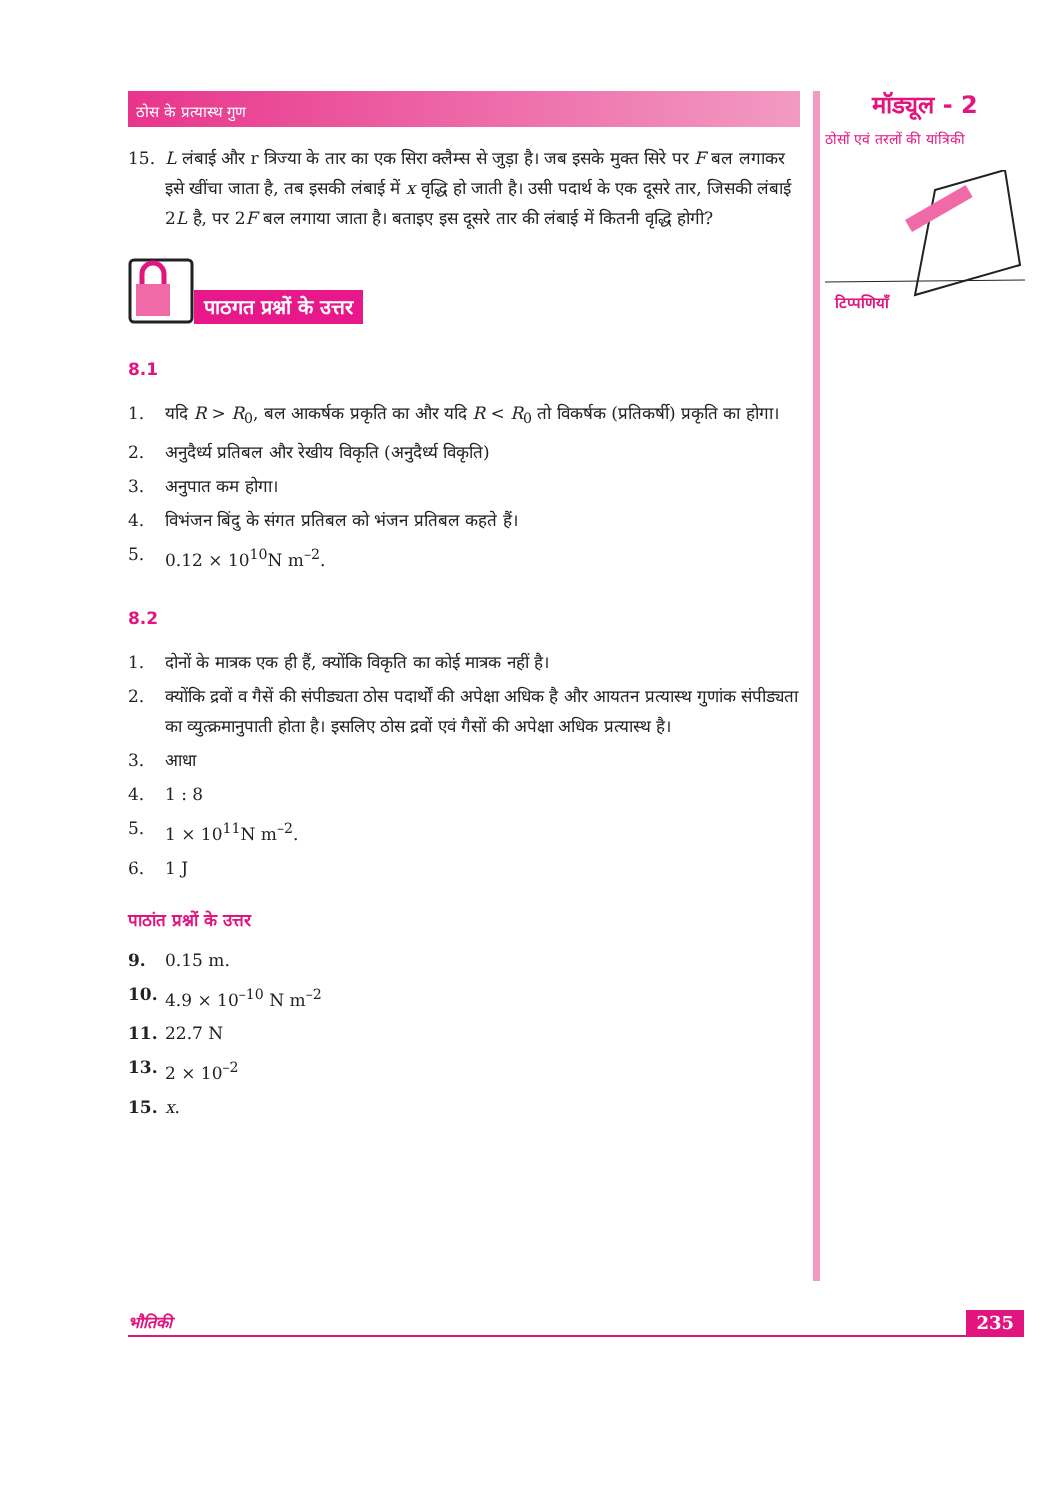ठोस के प्रत्यास्थ गुण
15. L लंबाई और r त्रिज्या के तार का एक सिरा क्लैम्स से जुड़ा है। जब इसके मुक्त सिरे पर F बल लगाकर इसे खींचा जाता है, तब इसकी लंबाई में x वृद्धि हो जाती है। उसी पदार्थ के एक दूसरे तार, जिसकी लंबाई 2L है, पर 2F बल लगाया जाता है। बताइए इस दूसरे तार की लंबाई में कितनी वृद्धि होगी?
पाठगत प्रश्नों के उत्तर
8.1
1. यदि R > R<sub>0</sub>, बल आकर्षक प्रकृति का और यदि R < R<sub>0</sub> तो विकर्षक (प्रतिकर्षी) प्रकृति का होगा।
2. अनुदैर्ध्य प्रतिबल और रेखीय विकृति (अनुदैर्ध्य विकृति)
3. अनुपात कम होगा।
4. विभंजन बिंदु के संगत प्रतिबल को भंजन प्रतिबल कहते हैं।
5. 0.12 × 10<sup>10</sup>N m<sup>–2</sup>.
8.2
1. दोनों के मात्रक एक ही हैं, क्योंकि विकृति का कोई मात्रक नहीं है।
2. क्योंकि द्रवों व गैसें की संपीड्यता ठोस पदार्थों की अपेक्षा अधिक है और आयतन प्रत्यास्थ गुणांक संपीड्यता का व्युत्क्रमानुपाती होता है। इसलिए ठोस द्रवों एवं गैसों की अपेक्षा अधिक प्रत्यास्थ है।
3. आधा
4. 1 : 8
5. 1 × 10<sup>11</sup>N m<sup>–2</sup>.
6. 1 J
पाठांत प्रश्नों के उत्तर
9. 0.15 m.
10. 4.9 × 10<sup>–10</sup> N m<sup>–2</sup>
11. 22.7 N
13. 2 × 10<sup>–2</sup>
15. x.
मॉड्यूल - 2
ठोसों एवं तरलों की यांत्रिकी
टिप्पणियाँ
भौतिकी 235